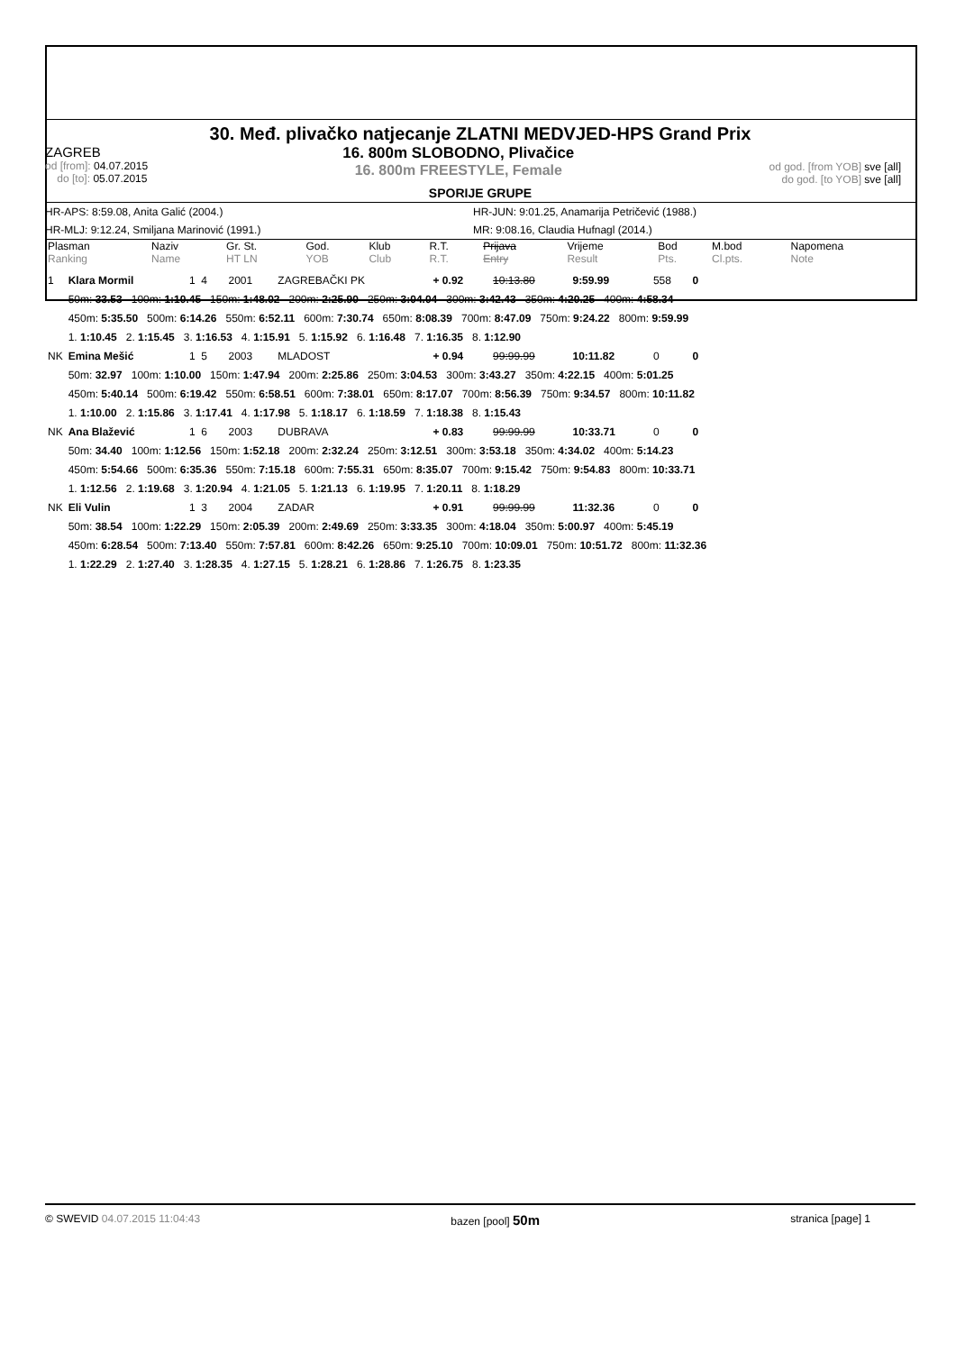30. Međ. plivačko natjecanje ZLATNI MEDVJED-HPS Grand Prix
ZAGREB
od [from]: 04.07.2015
do [to]: 05.07.2015
16. 800m SLOBODNO, Plivačice
16. 800m FREESTYLE, Female
od god. [from YOB] sve [all]
do god. [to YOB] sve [all]
SPORIJE GRUPE
HR-APS: 8:59.08, Anita Galić (2004.) HR-JUN: 9:01.25, Anamarija Petričević (1988.)
HR-MLJ: 9:12.24, Smiljana Marinović (1991.) MR: 9:08.16, Claudia Hufnagl (2014.)
| Plasman Ranking | Naziv Name | Gr. St. HT LN | God. YOB | Klub Club | R.T. R.T. | Prijava Entry | Vrijeme Result | Bod Pts. | M.bod Cl.pts. | Napomena Note |
| --- | --- | --- | --- | --- | --- | --- | --- | --- | --- | --- |
| 1 | Klara Mormil | 1 4 | 2001 | ZAGREBAČKI PK | + 0.92 | 10:13.80 | 9:59.99 | 558 | 0 |
| | 50m: 33.53 100m: 1:10.45 150m: 1:48.02 200m: 2:25.90 250m: 3:04.04 300m: 3:42.43 350m: 4:20.25 400m: 4:58.34 | | | | | | | | |
| | 450m: 5:35.50 500m: 6:14.26 550m: 6:52.11 600m: 7:30.74 650m: 8:08.39 700m: 8:47.09 750m: 9:24.22 800m: 9:59.99 | | | | | | | | |
| | 1. 1:10.45 2. 1:15.45 3. 1:16.53 4. 1:15.91 5. 1:15.92 6. 1:16.48 7. 1:16.35 8. 1:12.90 | | | | | | | | |
| NK | Emina Mešić | 1 5 | 2003 | MLADOST | + 0.94 | 99:99.99 | 10:11.82 | 0 | 0 |
| | 50m: 32.97 100m: 1:10.00 150m: 1:47.94 200m: 2:25.86 250m: 3:04.53 300m: 3:43.27 350m: 4:22.15 400m: 5:01.25 | | | | | | | | |
| | 450m: 5:40.14 500m: 6:19.42 550m: 6:58.51 600m: 7:38.01 650m: 8:17.07 700m: 8:56.39 750m: 9:34.57 800m: 10:11.82 | | | | | | | | |
| | 1. 1:10.00 2. 1:15.86 3. 1:17.41 4. 1:17.98 5. 1:18.17 6. 1:18.59 7. 1:18.38 8. 1:15.43 | | | | | | | | |
| NK | Ana Blažević | 1 6 | 2003 | DUBRAVA | + 0.83 | 99:99.99 | 10:33.71 | 0 | 0 |
| | 50m: 34.40 100m: 1:12.56 150m: 1:52.18 200m: 2:32.24 250m: 3:12.51 300m: 3:53.18 350m: 4:34.02 400m: 5:14.23 | | | | | | | | |
| | 450m: 5:54.66 500m: 6:35.36 550m: 7:15.18 600m: 7:55.31 650m: 8:35.07 700m: 9:15.42 750m: 9:54.83 800m: 10:33.71 | | | | | | | | |
| | 1. 1:12.56 2. 1:19.68 3. 1:20.94 4. 1:21.05 5. 1:21.13 6. 1:19.95 7. 1:20.11 8. 1:18.29 | | | | | | | | |
| NK | Eli Vulin | 1 3 | 2004 | ZADAR | + 0.91 | 99:99.99 | 11:32.36 | 0 | 0 |
| | 50m: 38.54 100m: 1:22.29 150m: 2:05.39 200m: 2:49.69 250m: 3:33.35 300m: 4:18.04 350m: 5:00.97 400m: 5:45.19 | | | | | | | | |
| | 450m: 6:28.54 500m: 7:13.40 550m: 7:57.81 600m: 8:42.26 650m: 9:25.10 700m: 10:09.01 750m: 10:51.72 800m: 11:32.36 | | | | | | | | |
| | 1. 1:22.29 2. 1:27.40 3. 1:28.35 4. 1:27.15 5. 1:28.21 6. 1:28.86 7. 1:26.75 8. 1:23.35 | | | | | | | | |
© SWEVID 04.07.2015 11:04:43 bazen [pool] 50m
stranica [page] 1